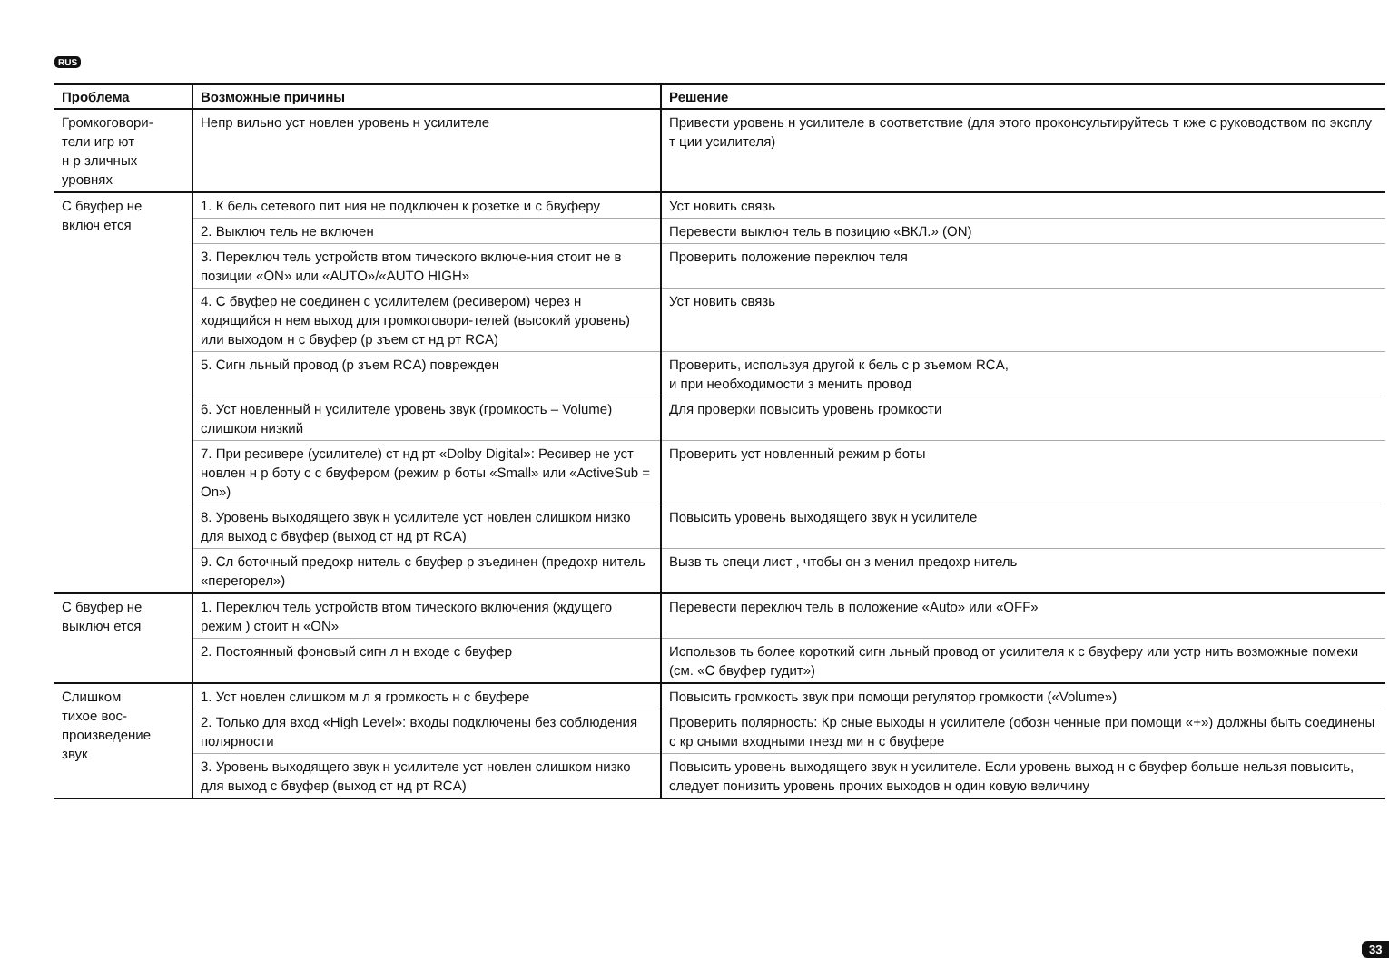RUS
| Проблема | Возможные причины | Решение |
| --- | --- | --- |
| Громкоговори- тели игр ют н р зличных уровнях | Непр вильно уст новлен уровень н усилителе | Привести уровень н усилителе в соответствие (для этого проконсультируйтесь т кже с руководством по эксплу т ции усилителя) |
| С бвуфер не включ ется | 1. К бель сетевого пит ния не подключен к розетке и с бвуферу | Уст новить связь |
| | 2. Выключ тель не включен | Перевести выключ тель в позицию «ВКЛ.» (ON) |
| | 3. Переключ тель устройств втом тического включе-ния стоит не в позиции «ON» или «AUTO»/«AUTO HIGH» | Проверить положение переключ теля |
| | 4. С бвуфер не соединен с усилителем (ресивером) через н ходящийся н нем выход для громкоговори-телей (высокий уровень) или выходом н с бвуфер (р зъем ст нд рт RCA) | Уст новить связь |
| | 5. Сигн льный провод (р зъем RCA) поврежден | Проверить, используя другой к бель с р зъемом RCA, и при необходимости з менить провод |
| | 6. Уст новленный н усилителе уровень звук (громкость – Volume) слишком низкий | Для проверки повысить уровень громкости |
| | 7. При ресивере (усилителе) ст нд рт «Dolby Digital»: Ресивер не уст новлен н р боту с с бвуфером (режим р боты «Small» или «ActiveSub = On») | Проверить уст новленный режим р боты |
| | 8. Уровень выходящего звук н усилителе уст новлен слишком низко для выход с бвуфер (выход ст нд рт RCA) | Повысить уровень выходящего звук н усилителе |
| | 9. Сл боточный предохр нитель с бвуфер р зъединен (предохр нитель «перегорел») | Вызв ть специ лист , чтобы он з менил предохр нитель |
| С бвуфер не выключ ется | 1. Переключ тель устройств втом тического включения (ждущего режим ) стоит н «ON» | Перевести переключ тель в положение «Auto» или «OFF» |
| | 2. Постоянный фоновый сигн л н входе с бвуфер | Использов ть более короткий сигн льный провод от усилителя к с бвуферу или устр нить возможные помехи (см. «С бвуфер гудит») |
| Слишком тихое вос- произведение звук | 1. Уст новлен слишком м л я громкость н с бвуфере | Повысить громкость звук при помощи регулятор громкости («Volume») |
| | 2. Только для вход «High Level»: входы подключены без соблюдения полярности | Проверить полярность: Кр сные выходы н усилителе (обозн ченные при помощи «+») должны быть соединены с кр сными входными гнезд ми н с бвуфере |
| | 3. Уровень выходящего звук н усилителе уст новлен слишком низко для выход с бвуфер (выход ст нд рт RCA) | Повысить уровень выходящего звук н усилителе. Если уровень выход н с бвуфер больше нельзя повысить, следует понизить уровень прочих выходов н один ковую величину |
33